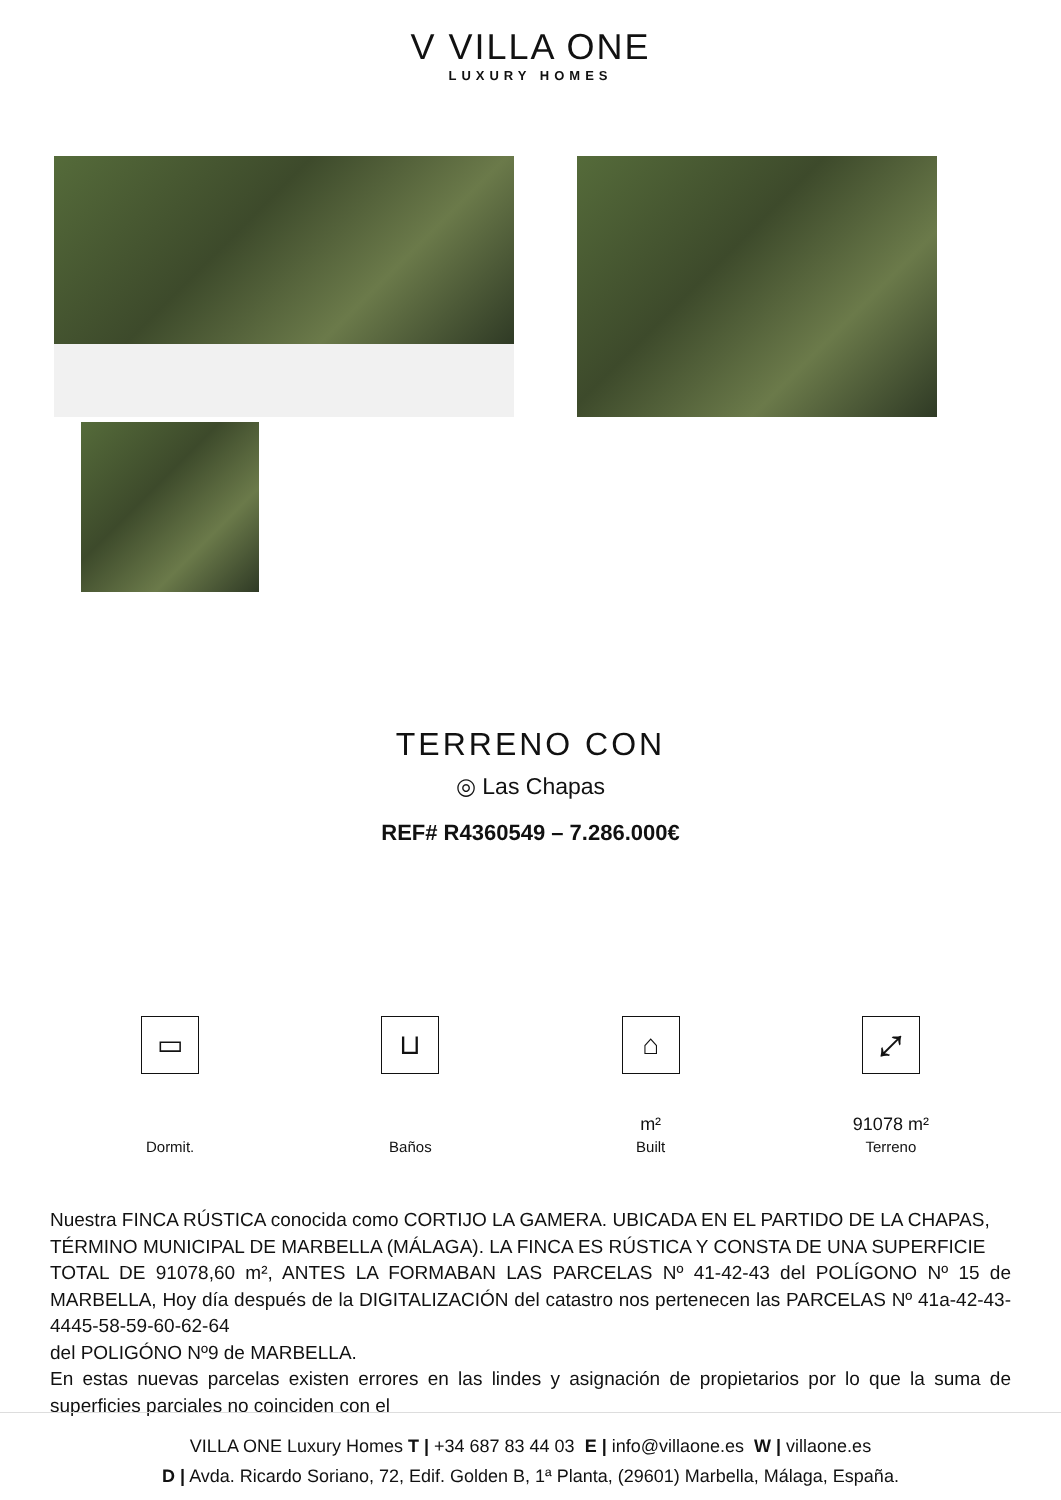V VILLA ONE
LUXURY HOMES
TERRENO CON
◎ Las Chapas
REF# R4360549 – 7.286.000€
▭
Dormit.
⊔
Baños
⌂
m²
Built
⤢
91078 m²
Terreno
Nuestra FINCA RÚSTICA conocida como CORTIJO LA GAMERA. UBICADA EN EL PARTIDO DE LA CHAPAS,
TÉRMINO MUNICIPAL DE MARBELLA (MÁLAGA). LA FINCA ES RÚSTICA Y CONSTA DE UNA SUPERFICIE
TOTAL DE 91078,60 m², ANTES LA FORMABAN LAS PARCELAS Nº 41-42-43 del POLÍGONO Nº 15 de MARBELLA, Hoy día después de la DIGITALIZACIÓN del catastro nos pertenecen las PARCELAS Nº 41a-42-43-4445-58-59-60-62-64
del POLIGÓNO Nº9 de MARBELLA.
En estas nuevas parcelas existen errores en las lindes y asignación de propietarios por lo que la suma de superficies parciales no coinciden con el
VILLA ONE Luxury Homes T | +34 687 83 44 03 E | info@villaone.es W | villaone.es
D | Avda. Ricardo Soriano, 72, Edif. Golden B, 1ª Planta, (29601) Marbella, Málaga, España.